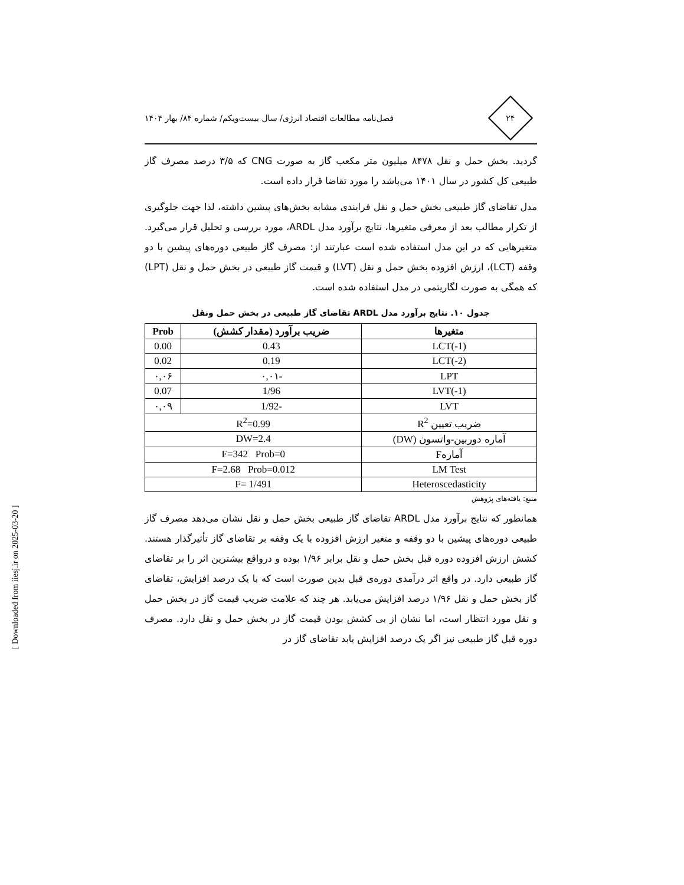۲۴
فصل‌نامه مطالعات اقتصاد انرژی/ سال بیست‌ویکم/ شماره ۸۴/ بهار ۱۴۰۴
گردید. بخش حمل و نقل ۸۴۷۸ میلیون متر مکعب گاز به صورت CNG که ۳/۵ درصد مصرف گاز طبیعی کل کشور در سال ۱۴۰۱ می‌باشد را مورد تقاضا قرار داده است.
مدل تقاضای گاز طبیعی بخش حمل و نقل فرایندی مشابه بخش‌های پیشین داشته، لذا جهت جلوگیری از تکرار مطالب بعد از معرفی متغیرها، نتایج برآورد مدل ARDL، مورد بررسی و تحلیل قرار می‌گیرد. متغیرهایی که در این مدل استفاده شده است عبارتند از: مصرف گاز طبیعی دوره‌های پیشین با دو وقفه (LCT)، ارزش افزوده بخش حمل و نقل (LVT) و قیمت گاز طبیعی در بخش حمل و نقل (LPT) که همگی به صورت لگاریتمی در مدل استفاده شده است.
جدول ۱۰. نتایج برآورد مدل ARDL تقاضای گاز طبیعی در بخش حمل ونقل
| متغیرها | ضریب برآورد (مقدار کشش) | Prob |
| --- | --- | --- |
| LCT(-1) | 0.43 | 0.00 |
| LCT(-2) | 0.19 | 0.02 |
| LPT | -۰,۰۱ | ۰,۰۶ |
| LVT(-1) | 1/96 | 0.07 |
| LVT | -1/92 | ۰,۰۹ |
| ضریب تعیین R<sup>2</sup> | R<sup>2</sup>=0.99 | |
| آماره دوربین-واتسون (DW) | DW=2.4 | |
| آمارهF | F=342 Prob=0 | |
| LM Test | F=2.68 Prob=0.012 | |
| Heteroscedasticity | F= 1/491 | |
منبع: یافته‌های پژوهش
همانطور که نتایج برآورد مدل ARDL تقاضای گاز طبیعی بخش حمل و نقل نشان می‌دهد مصرف گاز طبیعی دوره‌های پیشین با دو وقفه و متغیر ارزش افزوده با یک وقفه بر تقاضای گاز تأثیرگذار هستند. کشش ارزش افزوده دوره قبل بخش حمل و نقل برابر ۱/۹۶ بوده و درواقع بیشترین اثر را بر تقاضای گاز طبیعی دارد. در واقع اثر درآمدی دوره‌ی قبل بدین صورت است که با یک درصد افزایش، تقاضای گاز بخش حمل و نقل ۱/۹۶ درصد افزایش می‌یابد. هر چند که علامت ضریب قیمت گاز در بخش حمل و نقل مورد انتظار است، اما نشان از بی کشش بودن قیمت گاز در بخش حمل و نقل دارد. مصرف دوره قبل گاز طبیعی نیز اگر یک درصد افزایش یابد تقاضای گاز در
[ Downloaded from iiesj.ir on 2025-03-20 ]